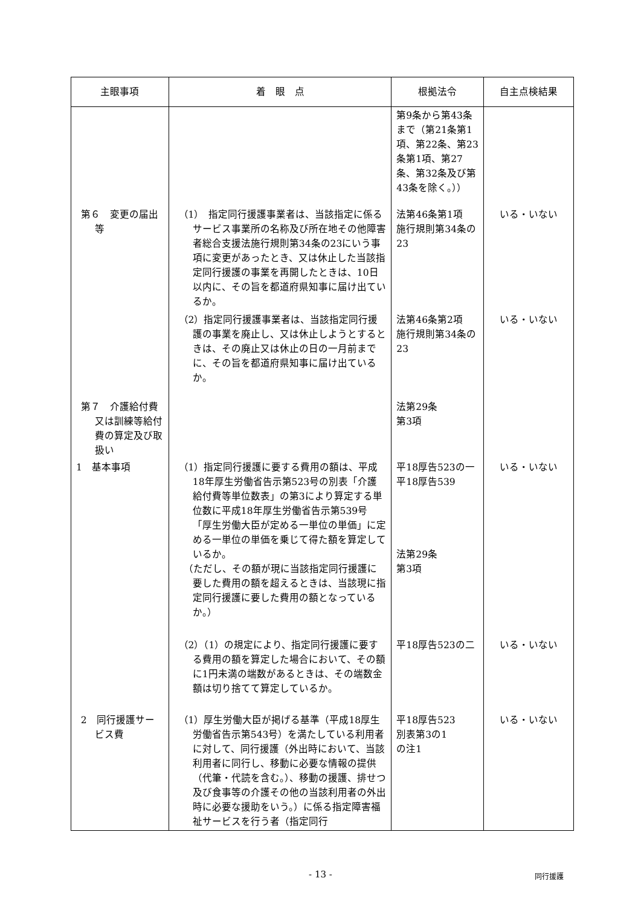| 主眼事項 | 着 眼 点 | 根拠法令 | 自主点検結果 |
| --- | --- | --- | --- |
| | | 第9条から第43条まで（第21条第1項、第22条、第23条第1項、第27条、第32条及び第43条を除く。）） | |
| 第６ 変更の届出等 | （1） 指定同行援護事業者は、当該指定に係るサービス事業所の名称及び所在地その他障害者総合支援法施行規則第34条の23にいう事項に変更があったとき、又は休止した当該指定同行援護の事業を再開したときは、10日以内に、その旨を都道府県知事に届け出ているか。 | 法第46条第1項 施行規則第34条の23 | いる・いない |
| | （2）指定同行援護事業者は、当該指定同行援護の事業を廃止し、又は休止しようとするときは、その廃止又は休止の日の一月前までに、その旨を都道府県知事に届け出ているか。 | 法第46条第2項 施行規則第34条の23 | いる・いない |
| 第７ 介護給付費又は訓練等給付費の算定及び取扱い | | 法第29条 第3項 | |
| 1 基本事項 | （1）指定同行援護に要する費用の額は、平成18年厚生労働省告示第523号の別表「介護給付費等単位数表」の第3により算定する単位数に平成18年厚生労働省告示第539号「厚生労働大臣が定める一単位の単価」に定める一単位の単価を乗じて得た額を算定しているか。 （ただし、その額が現に当該指定同行援護に要した費用の額を超えるときは、当該現に指定同行援護に要した費用の額となっているか。） | 平18厚告523の一 平18厚告539 法第29条 第3項 | いる・いない |
| | （2）（1）の規定により、指定同行援護に要する費用の額を算定した場合において、その額に1円未満の端数があるときは、その端数金額は切り捨てて算定しているか。 | 平18厚告523の二 | いる・いない |
| 2 同行援護サービス費 | （1）厚生労働大臣が掲げる基準（平成18厚生労働省告示第543号）を満たしている利用者に対して、同行援護（外出時において、当該利用者に同行し、移動に必要な情報の提供（代筆・代読を含む。）、移動の援護、排せつ及び食事等の介護その他の当該利用者の外出時に必要な援助をいう。）に係る指定障害福祉サービスを行う者（指定同行 | 平18厚告523 別表第3の1 の注1 | いる・いない |
- 13 - 同行援護